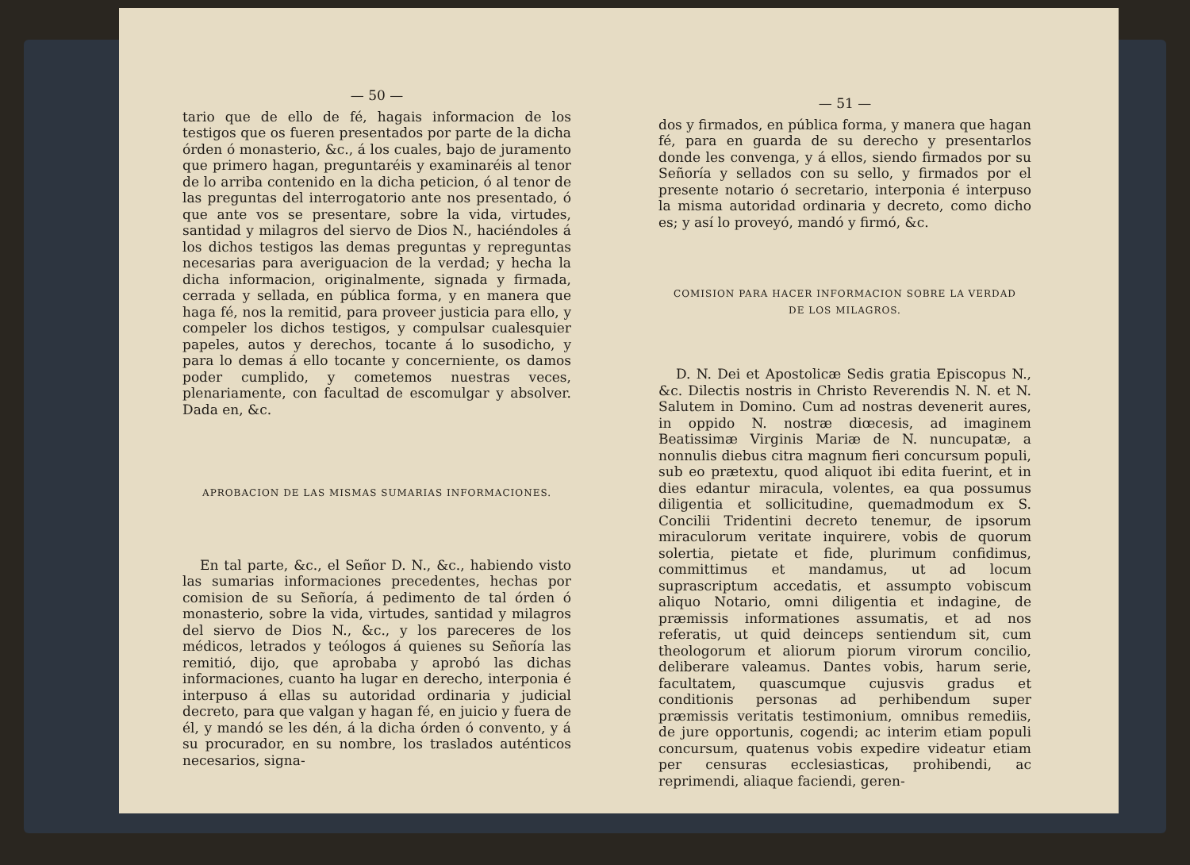— 50 —
tario que de ello de fé, hagais informacion de los testigos que os fueren presentados por parte de la dicha órden ó monasterio, &c., á los cuales, bajo de juramento que primero hagan, preguntaréis y examinaréis al tenor de lo arriba contenido en la dicha peticion, ó al tenor de las preguntas del interrogatorio ante nos presentado, ó que ante vos se presentare, sobre la vida, virtudes, santidad y milagros del siervo de Dios N., haciéndoles á los dichos testigos las demas preguntas y repreguntas necesarias para averiguacion de la verdad; y hecha la dicha informacion, originalmente, signada y firmada, cerrada y sellada, en pública forma, y en manera que haga fé, nos la remitid, para proveer justicia para ello, y compeler los dichos testigos, y compulsar cualesquier papeles, autos y derechos, tocante á lo susodicho, y para lo demas á ello tocante y concerniente, os damos poder cumplido, y cometemos nuestras veces, plenariamente, con facultad de escomulgar y absolver. Dada en, &c.
APROBACION DE LAS MISMAS SUMARIAS INFORMACIONES.
En tal parte, &c., el Señor D. N., &c., habiendo visto las sumarias informaciones precedentes, hechas por comision de su Señoría, á pedimento de tal órden ó monasterio, sobre la vida, virtudes, santidad y milagros del siervo de Dios N., &c., y los pareceres de los médicos, letrados y teólogos á quienes su Señoría las remitió, dijo, que aprobaba y aprobó las dichas informaciones, cuanto ha lugar en derecho, interponia é interpuso á ellas su autoridad ordinaria y judicial decreto, para que valgan y hagan fé, en juicio y fuera de él, y mandó se les dén, á la dicha órden ó convento, y á su procurador, en su nombre, los traslados auténticos necesarios, signa-
— 51 —
dos y firmados, en pública forma, y manera que hagan fé, para en guarda de su derecho y presentarlos donde les convenga, y á ellos, siendo firmados por su Señoría y sellados con su sello, y firmados por el presente notario ó secretario, interponia é interpuso la misma autoridad ordinaria y decreto, como dicho es; y así lo proveyó, mandó y firmó, &c.
COMISION PARA HACER INFORMACION SOBRE LA VERDAD
DE LOS MILAGROS.
D. N. Dei et Apostolicæ Sedis gratia Episcopus N., &c. Dilectis nostris in Christo Reverendis N. N. et N. Salutem in Domino. Cum ad nostras devenerit aures, in oppido N. nostræ diœcesis, ad imaginem Beatissimæ Virginis Mariæ de N. nuncupatæ, a nonnulis diebus citra magnum fieri concursum populi, sub eo prætextu, quod aliquot ibi edita fuerint, et in dies edantur miracula, volentes, ea qua possumus diligentia et sollicitudine, quemadmodum ex S. Concilii Tridentini decreto tenemur, de ipsorum miraculorum veritate inquirere, vobis de quorum solertia, pietate et fide, plurimum confidimus, committimus et mandamus, ut ad locum suprascriptum accedatis, et assumpto vobiscum aliquo Notario, omni diligentia et indagine, de præmissis informationes assumatis, et ad nos referatis, ut quid deinceps sentiendum sit, cum theologorum et aliorum piorum virorum concilio, deliberare valeamus. Dantes vobis, harum serie, facultatem, quascumque cujusvis gradus et conditionis personas ad perhibendum super præmissis veritatis testimonium, omnibus remediis, de jure opportunis, cogendi; ac interim etiam populi concursum, quatenus vobis expedire videatur etiam per censuras ecclesiasticas, prohibendi, ac reprimendi, aliaque faciendi, geren-